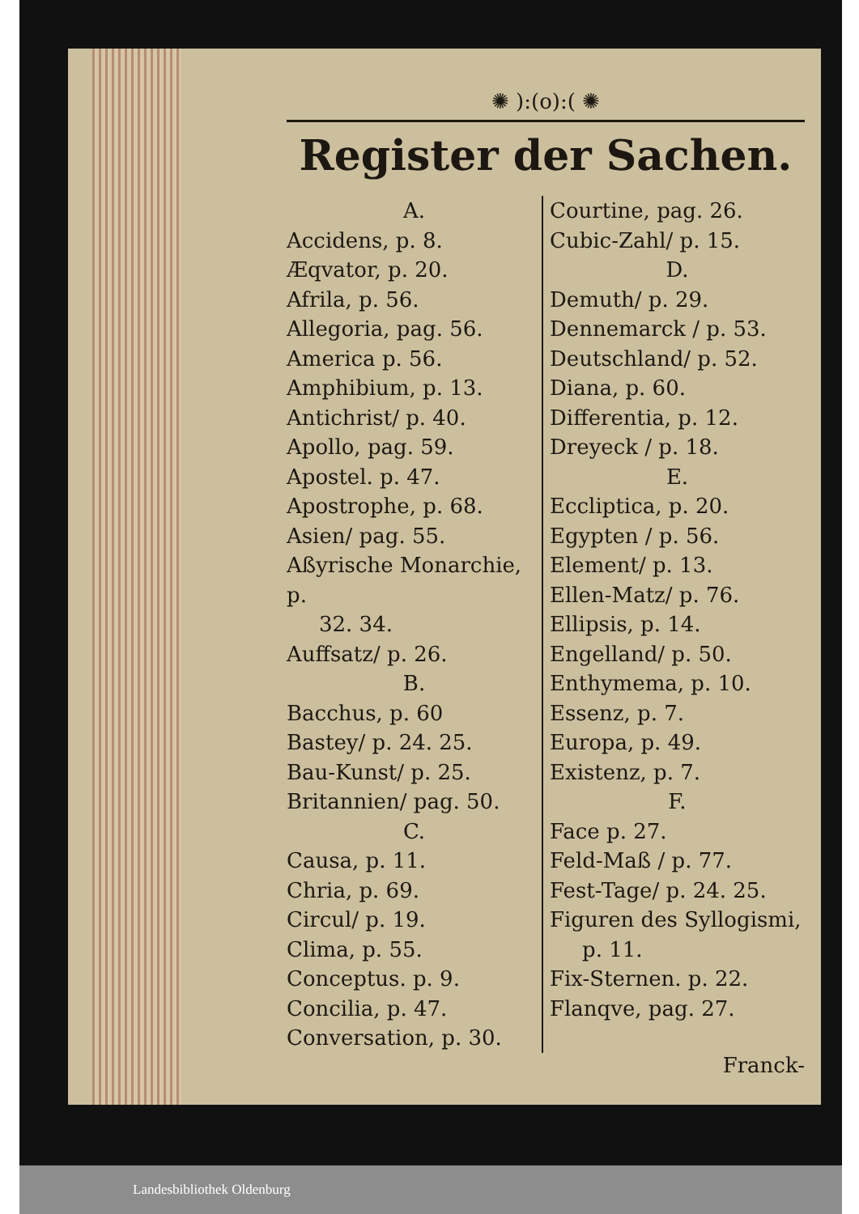✺ ):(o):( ✺
Register der Sachen.
A.
Accidens, p. 8.
Æqvator, p. 20.
Afrila, p. 56.
Allegoria, pag. 56.
America p. 56.
Amphibium, p. 13.
Antichrist/ p. 40.
Apollo, pag. 59.
Apostel. p. 47.
Apostrophe, p. 68.
Asien/ pag. 55.
Aßyrische Monarchie, p.
32. 34.
Auffsatz/ p. 26.
B.
Bacchus, p. 60
Bastey/ p. 24. 25.
Bau-Kunst/ p. 25.
Britannien/ pag. 50.
C.
Causa, p. 11.
Chria, p. 69.
Circul/ p. 19.
Clima, p. 55.
Conceptus. p. 9.
Concilia, p. 47.
Conversation, p. 30.
Courtine, pag. 26.
Cubic-Zahl/ p. 15.
D.
Demuth/ p. 29.
Dennemarck / p. 53.
Deutschland/ p. 52.
Diana, p. 60.
Differentia, p. 12.
Dreyeck / p. 18.
E.
Eccliptica, p. 20.
Egypten / p. 56.
Element/ p. 13.
Ellen-Matz/ p. 76.
Ellipsis, p. 14.
Engelland/ p. 50.
Enthymema, p. 10.
Essenz, p. 7.
Europa, p. 49.
Existenz, p. 7.
F.
Face p. 27.
Feld-Maß / p. 77.
Fest-Tage/ p. 24. 25.
Figuren des Syllogismi,
p. 11.
Fix-Sternen. p. 22.
Flanqve, pag. 27.
Franck-
Landesbibliothek Oldenburg